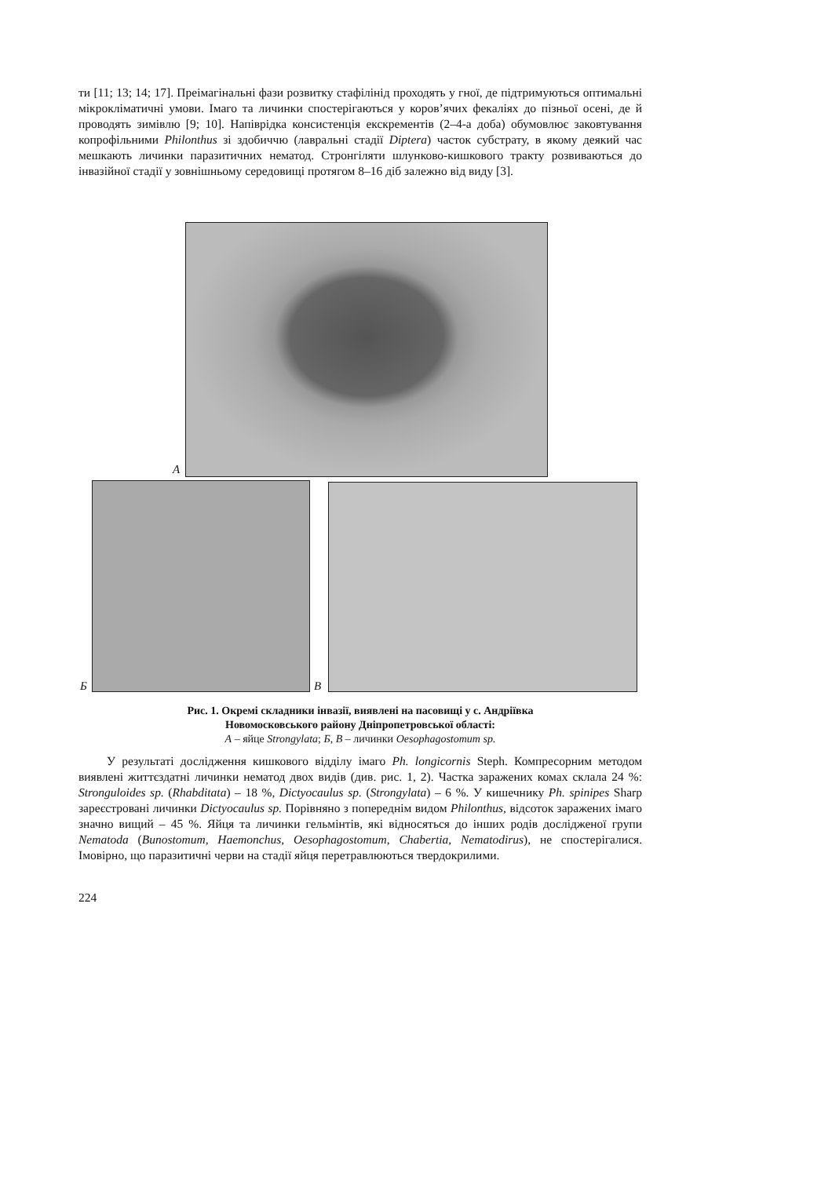ти [11; 13; 14; 17]. Преімагінальні фази розвитку стафілінід проходять у гної, де підтримуються оптимальні мікрокліматичні умови. Імаго та личинки спостерігаються у коров’ячих фекаліях до пізньої осені, де й проводять зимівлю [9; 10]. Напіврідка консистенція екскрементів (2–4-а доба) обумовлює заковтування копрофільними Philonthus зі здобиччю (лавральні стадії Diptera) часток субстрату, в якому деякий час мешкають личинки паразитичних нематод. Стронгіляти шлунково-кишкового тракту розвиваються до інвазійної стадії у зовнішньому середовищі протягом 8–16 діб залежно від виду [3].
А
Б В
Рис. 1. Окремі складники інвазії, виявлені на пасовищі у с. Андріївка
Новомосковського району Дніпропетровської області:
А – яйце Strongylata; Б, В – личинки Oesophagostomum sp.
У результаті дослідження кишкового відділу імаго Ph. longicornis Steph. Компресорним методом виявлені життєздатні личинки нематод двох видів (див. рис. 1, 2). Частка заражених комах склала 24 %: Stronguloides sp. (Rhabditata) – 18 %, Dictyocaulus sp. (Strongylata) – 6 %. У кишечнику Ph. spinipes Sharp зареєстровані личинки Dictyocaulus sp. Порівняно з попереднім видом Philonthus, відсоток заражених імаго значно вищий – 45 %. Яйця та личинки гельмінтів, які відносяться до інших родів дослідженої групи Nematoda (Bunostomum, Haemonchus, Oesophagostomum, Chabertia, Nematodirus), не спостерігалися. Імовірно, що паразитичні черви на стадії яйця перетравлюються твердокрилими.
224